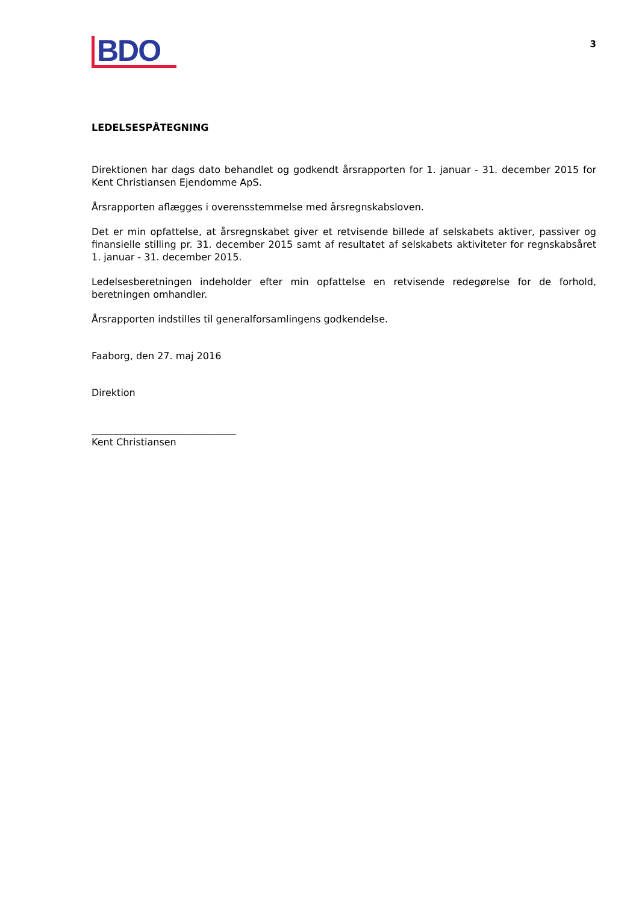BDO
3
LEDELSESPÅTEGNING
Direktionen har dags dato behandlet og godkendt årsrapporten for 1. januar - 31. december 2015 for Kent Christiansen Ejendomme ApS.
Årsrapporten aflægges i overensstemmelse med årsregnskabsloven.
Det er min opfattelse, at årsregnskabet giver et retvisende billede af selskabets aktiver, passiver og finansielle stilling pr. 31. december 2015 samt af resultatet af selskabets aktiviteter for regnskabsåret 1. januar - 31. december 2015.
Ledelsesberetningen indeholder efter min opfattelse en retvisende redegørelse for de forhold, beretningen omhandler.
Årsrapporten indstilles til generalforsamlingens godkendelse.
Faaborg, den 27. maj 2016
Direktion
______________________________
Kent Christiansen